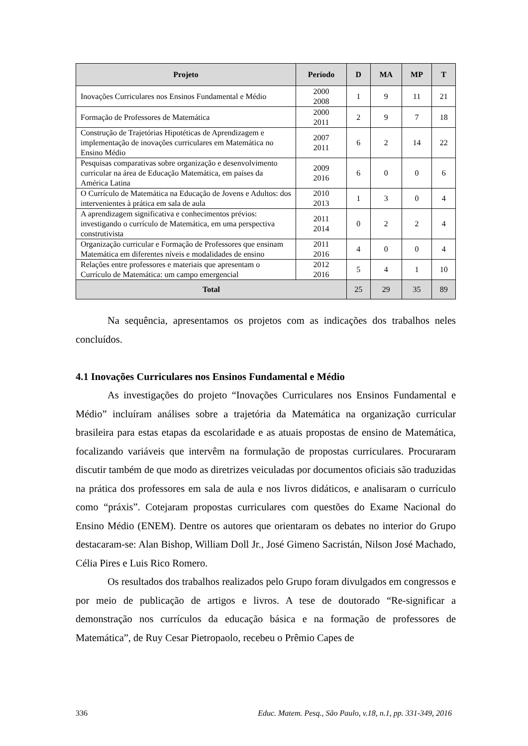| Projeto | Período | D | MA | MP | T |
| --- | --- | --- | --- | --- | --- |
| Inovações Curriculares nos Ensinos Fundamental e Médio | 2000 2008 | 1 | 9 | 11 | 21 |
| Formação de Professores de Matemática | 2000 2011 | 2 | 9 | 7 | 18 |
| Construção de Trajetórias Hipotéticas de Aprendizagem e implementação de inovações curriculares em Matemática no Ensino Médio | 2007 2011 | 6 | 2 | 14 | 22 |
| Pesquisas comparativas sobre organização e desenvolvimento curricular na área de Educação Matemática, em países da América Latina | 2009 2016 | 6 | 0 | 0 | 6 |
| O Currículo de Matemática na Educação de Jovens e Adultos: dos intervenientes à prática em sala de aula | 2010 2013 | 1 | 3 | 0 | 4 |
| A aprendizagem significativa e conhecimentos prévios: investigando o currículo de Matemática, em uma perspectiva construtivista | 2011 2014 | 0 | 2 | 2 | 4 |
| Organização curricular e Formação de Professores que ensinam Matemática em diferentes níveis e modalidades de ensino | 2011 2016 | 4 | 0 | 0 | 4 |
| Relações entre professores e materiais que apresentam o Currículo de Matemática: um campo emergencial | 2012 2016 | 5 | 4 | 1 | 10 |
| Total | | 25 | 29 | 35 | 89 |
Na sequência, apresentamos os projetos com as indicações dos trabalhos neles concluídos.
4.1 Inovações Curriculares nos Ensinos Fundamental e Médio
As investigações do projeto “Inovações Curriculares nos Ensinos Fundamental e Médio” incluíram análises sobre a trajetória da Matemática na organização curricular brasileira para estas etapas da escolaridade e as atuais propostas de ensino de Matemática, focalizando variáveis que intervêm na formulação de propostas curriculares. Procuraram discutir também de que modo as diretrizes veiculadas por documentos oficiais são traduzidas na prática dos professores em sala de aula e nos livros didáticos, e analisaram o currículo como “práxis”. Cotejaram propostas curriculares com questões do Exame Nacional do Ensino Médio (ENEM). Dentre os autores que orientaram os debates no interior do Grupo destacaram-se: Alan Bishop, William Doll Jr., José Gimeno Sacristán, Nilson José Machado, Célia Pires e Luis Rico Romero.
Os resultados dos trabalhos realizados pelo Grupo foram divulgados em congressos e por meio de publicação de artigos e livros. A tese de doutorado “Re-significar a demonstração nos currículos da educação básica e na formação de professores de Matemática”, de Ruy Cesar Pietropaolo, recebeu o Prêmio Capes de
336 Educ. Matem. Pesq., São Paulo, v.18, n.1, pp. 331-349, 2016